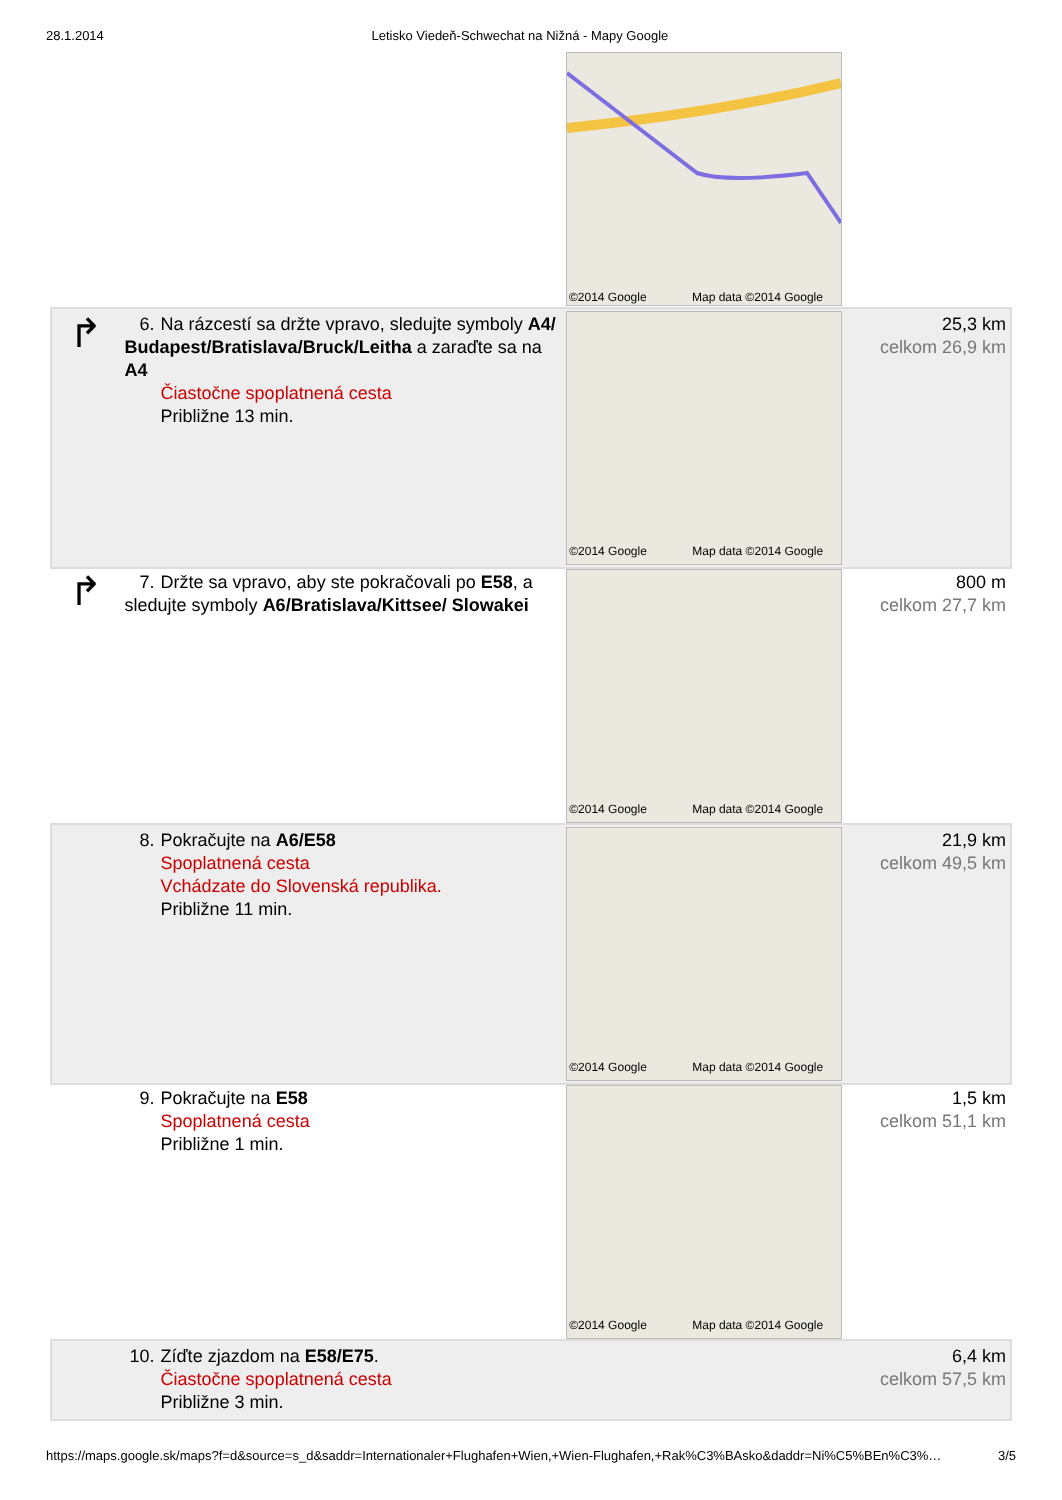28.1.2014 Letisko Viedeň-Schwechat na Nižná - Mapy Google
©2014 Google Map data ©2014 Google
| ↱ | 6. Na rázcestí sa držte vpravo, sledujte symboly A4/ Budapest/Bratislava/Bruck/Leitha a zaraďte sa na A4 Čiastočne spoplatnená cesta Približne 13 min. | ©2014 Google Map data ©2014 Google | 25,3 km celkom 26,9 km |
| ↱ | 7. Držte sa vpravo, aby ste pokračovali po E58 , a sledujte symboly A6/Bratislava/Kittsee/ Slowakei | ©2014 Google Map data ©2014 Google | 800 m celkom 27,7 km |
| | 8. Pokračujte na A6/E58 Spoplatnená cesta Vchádzate do Slovenská republika. Približne 11 min. | ©2014 Google Map data ©2014 Google | 21,9 km celkom 49,5 km |
| | 9. Pokračujte na E58 Spoplatnená cesta Približne 1 min. | ©2014 Google Map data ©2014 Google | 1,5 km celkom 51,1 km |
| | 10. Zíďte zjazdom na E58/E75 . Čiastočne spoplatnená cesta Približne 3 min. | | 6,4 km celkom 57,5 km |
https://maps.google.sk/maps?f=d&source=s_d&saddr=Internationaler+Flughafen+Wien,+Wien-Flughafen,+Rak%C3%BAsko&daddr=Ni%C5%BEn%C3%…
3/5